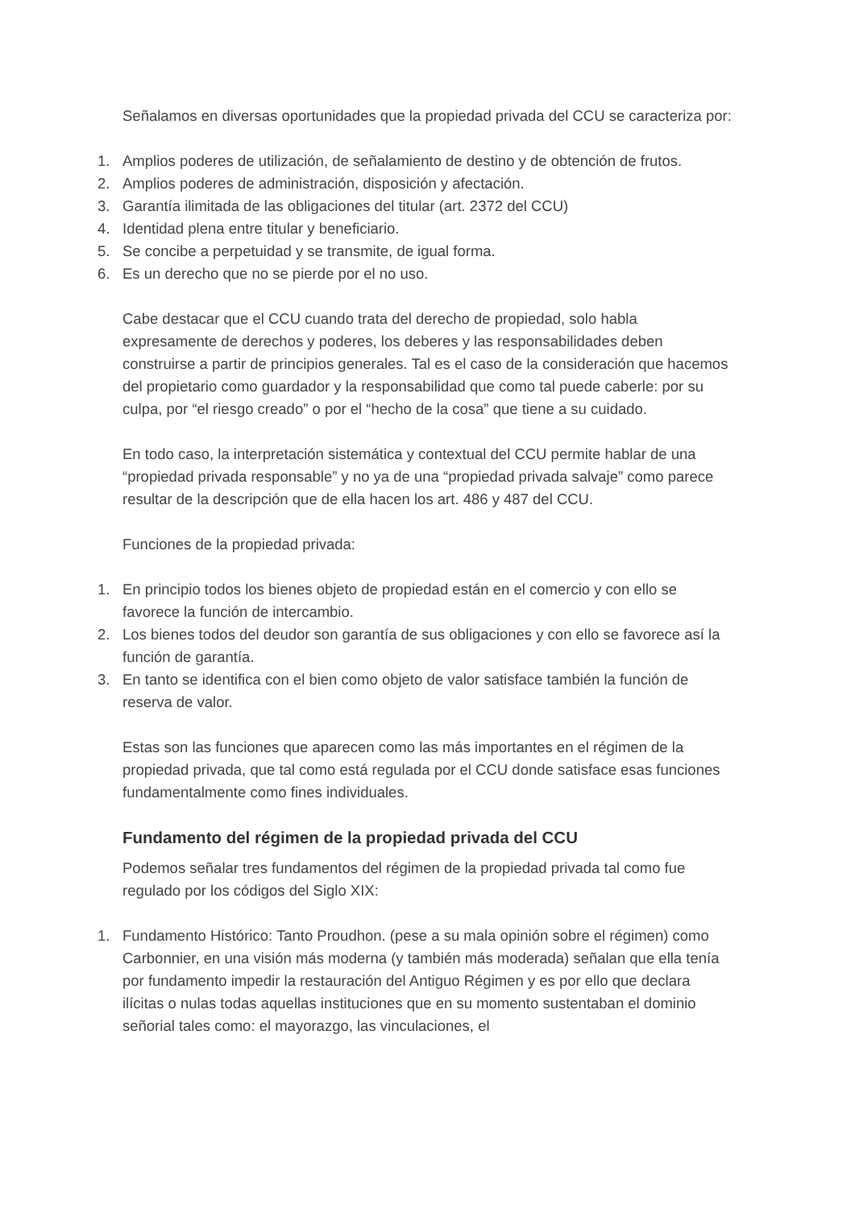Señalamos en diversas oportunidades que la propiedad privada del CCU se caracteriza por:
1. Amplios poderes de utilización, de señalamiento de destino y de obtención de frutos.
2. Amplios poderes de administración, disposición y afectación.
3. Garantía ilimitada de las obligaciones del titular (art. 2372 del CCU)
4. Identidad plena entre titular y beneficiario.
5. Se concibe a perpetuidad y se transmite, de igual forma.
6. Es un derecho que no se pierde por el no uso.
Cabe destacar que el CCU cuando trata del derecho de propiedad, solo habla expresamente de derechos y poderes, los deberes y las responsabilidades deben construirse a partir de principios generales. Tal es el caso de la consideración que hacemos del propietario como guardador y la responsabilidad que como tal puede caberle: por su culpa, por “el riesgo creado” o por el “hecho de la cosa” que tiene a su cuidado.
En todo caso, la interpretación sistemática y contextual del CCU permite hablar de una “propiedad privada responsable” y no ya de una “propiedad privada salvaje” como parece resultar de la descripción que de ella hacen los art. 486 y 487 del CCU.
Funciones de la propiedad privada:
1. En principio todos los bienes objeto de propiedad están en el comercio y con ello se favorece la función de intercambio.
2. Los bienes todos del deudor son garantía de sus obligaciones y con ello se favorece así la función de garantía.
3. En tanto se identifica con el bien como objeto de valor satisface también la función de reserva de valor.
Estas son las funciones que aparecen como las más importantes en el régimen de la propiedad privada, que tal como está regulada por el CCU donde satisface esas funciones fundamentalmente como fines individuales.
Fundamento del régimen de la propiedad privada del CCU
Podemos señalar tres fundamentos del régimen de la propiedad privada tal como fue regulado por los códigos del Siglo XIX:
1. Fundamento Histórico: Tanto Proudhon. (pese a su mala opinión sobre el régimen) como Carbonnier, en una visión más moderna (y también más moderada) señalan que ella tenía por fundamento impedir la restauración del Antiguo Régimen y es por ello que declara ilícitas o nulas todas aquellas instituciones que en su momento sustentaban el dominio señorial tales como: el mayorazgo, las vinculaciones, el